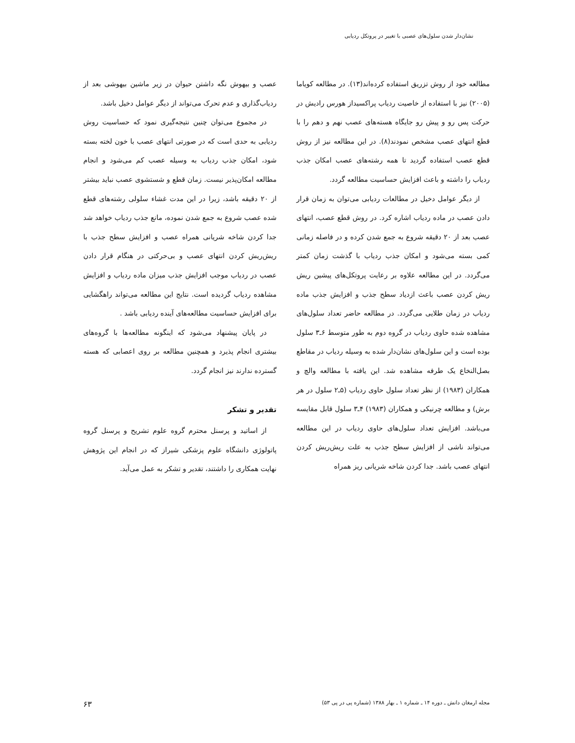نشان‌دار شدن سلول‌های عصبی با تغییر در پروتکل ردیابی
مطالعه خود از روش تزریق استفاده کرده‌اند(۱۳). در مطالعه کویاما (۲۰۰۵) نیز با استفاده از خاصیت ردیاب پراکسیداز هورس رادیش در حرکت پس رو و پیش رو جایگاه هسته‌های عصب نهم و دهم را با قطع انتهای عصب مشخص نمودند(۸). در این مطالعه نیز از روش قطع عصب استفاده گردید تا همه رشته‌های عصب امکان جذب ردیاب را داشته و باعث افزایش حساسیت مطالعه گردد.
از دیگر عوامل دخیل در مطالعات ردیابی می‌توان به زمان قرار دادن عصب در ماده ردیاب اشاره کرد. در روش قطع عصب، انتهای عصب بعد از ۲۰ دقیقه شروع به جمع شدن کرده و در فاصله زمانی کمی بسته می‌شود و امکان جذب ردیاب با گذشت زمان کمتر می‌گردد. در این مطالعه علاوه بر رعایت پروتکل‌های پیشین ریش ریش کردن عصب باعث ازدیاد سطح جذب و افزایش جذب ماده ردیاب در زمان طلایی می‌گردد. در مطالعه حاضر تعداد سلول‌های مشاهده شده حاوی ردیاب در گروه دوم به طور متوسط ۶ـ۳ سلول بوده است و این سلول‌های نشان‌دار شده به وسیله ردیاب در مقاطع بصل‌النخاع یک طرفه مشاهده شد. این یافته با مطالعه والچ و همکاران (۱۹۸۳) از نظر تعداد سلول حاوی ردیاب (۵ـ۲ سلول در هر برش) و مطالعه چرنیکی و همکاران (۱۹۸۳) ۴ـ۳ سلول قابل مقایسه می‌باشد. افزایش تعداد سلول‌های حاوی ردیاب در این مطالعه می‌تواند ناشی از افزایش سطح جذب به علت ریش‌ریش کردن انتهای عصب باشد. جدا کردن شاخه شریانی ریز همراه
عصب و بیهوش نگه داشتن حیوان در زیر ماشین بیهوشی بعد از ردیاب‌گذاری و عدم تحرک می‌تواند از دیگر عوامل دخیل باشد.
در مجموع می‌توان چنین نتیجه‌گیری نمود که حساسیت روش ردیابی به حدی است که در صورتی انتهای عصب با خون لخته بسته شود، امکان جذب ردیاب به وسیله عصب کم می‌شود و انجام مطالعه امکان‌پذیر نیست. زمان قطع و شستشوی عصب نباید بیشتر از ۲۰ دقیقه باشد، زیرا در این مدت غشاء سلولی رشته‌های قطع شده عصب شروع به جمع شدن نموده، مانع جذب ردیاب خواهد شد جدا کردن شاخه شریانی همراه عصب و افزایش سطح جذب با ریش‌ریش کردن انتهای عصب و بی‌حرکتی در هنگام قرار دادن عصب در ردیاب موجب افزایش جذب میزان ماده ردیاب و افزایش مشاهده ردیاب گردیده است. نتایج این مطالعه می‌تواند راهگشایی برای افزایش حساسیت مطالعه‌های آینده ردیابی باشد .
در پایان پیشنهاد می‌شود که اینگونه مطالعه‌ها با گروه‌های بیشتری انجام پذیرد و همچنین مطالعه بر روی اعصابی که هسته گسترده ندارند نیز انجام گردد.
تقدیر و تشکر
از اساتید و پرسنل محترم گروه علوم تشریح و پرسنل گروه پاتولوژی دانشگاه علوم پزشکی شیراز که در انجام این پژوهش نهایت همکاری را داشتند، تقدیر و تشکر به عمل می‌آید.
مجله ارمغان دانش ـ دوره ۱۴ ـ شماره ۱ ـ بهار ۱۳۸۸ (شماره پی در پی ۵۳) ۶۳